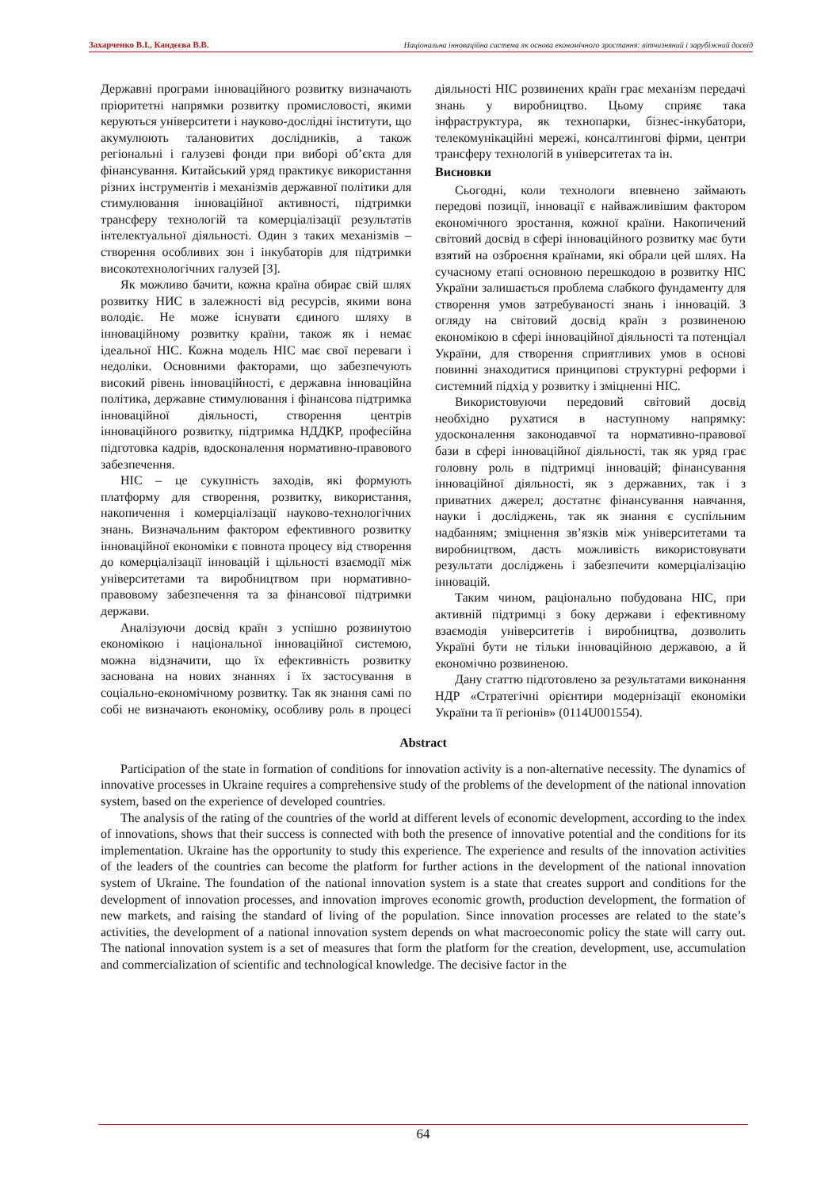Захарченко В.І., Кандєєва В.В. Національна інноваційна система як основа економічного зростання: вітчизняний і зарубіжний досвід
Державні програми інноваційного розвитку визначають пріоритетні напрямки розвитку промисловості, якими керуються університети і науково-дослідні інститути, що акумулюють талановитих дослідників, а також регіональні і галузеві фонди при виборі об’єкта для фінансування. Китайський уряд практикує використання різних інструментів і механізмів державної політики для стимулювання інноваційної активності, підтримки трансферу технологій та комерціалізації результатів інтелектуальної діяльності. Один з таких механізмів – створення особливих зон і інкубаторів для підтримки високотехнологічних галузей [3].
Як можливо бачити, кожна країна обирає свій шлях розвитку НИС в залежності від ресурсів, якими вона володіє. Не може існувати єдиного шляху в інноваційному розвитку країни, також як і немає ідеальної НІС. Кожна модель НІС має свої переваги і недоліки. Основними факторами, що забезпечують високий рівень інноваційності, є державна інноваційна політика, державне стимулювання і фінансова підтримка інноваційної діяльності, створення центрів інноваційного розвитку, підтримка НДДКР, професійна підготовка кадрів, вдосконалення нормативно-правового забезпечення.
НІС – це сукупність заходів, які формують платформу для створення, розвитку, використання, накопичення і комерціалізації науково-технологічних знань. Визначальним фактором ефективного розвитку інноваційної економіки є повнота процесу від створення до комерціалізації інновацій і щільності взаємодії між університетами та виробництвом при нормативно-правовому забезпечення та за фінансової підтримки держави.
Аналізуючи досвід країн з успішно розвинутою економікою і національної інноваційної системою, можна відзначити, що їх ефективність розвитку заснована на нових знаннях і їх застосування в соціально-економічному розвитку. Так як знання самі по собі не визначають економіку, особливу роль в процесі діяльності НІС розвинених країн грає механізм передачі знань у виробництво. Цьому сприяє така інфраструктура, як технопарки, бізнес-інкубатори, телекомунікаційні мережі, консалтингові фірми, центри трансферу технологій в університетах та ін.
Висновки
Сьогодні, коли технологи впевнено займають передові позиції, інновації є найважливішим фактором економічного зростання, кожної країни. Накопичений світовий досвід в сфері інноваційного розвитку має бути взятий на озброєння країнами, які обрали цей шлях. На сучасному етапі основною перешкодою в розвитку НІС України залишається проблема слабкого фундаменту для створення умов затребуваності знань і інновацій. З огляду на світовий досвід країн з розвиненою економікою в сфері інноваційної діяльності та потенціал України, для створення сприятливих умов в основі повинні знаходитися принципові структурні реформи і системний підхід у розвитку і зміцненні НІС.
Використовуючи передовий світовий досвід необхідно рухатися в наступному напрямку: удосконалення законодавчої та нормативно-правової бази в сфері інноваційної діяльності, так як уряд грає головну роль в підтримці інновацій; фінансування інноваційної діяльності, як з державних, так і з приватних джерел; достатнє фінансування навчання, науки і досліджень, так як знання є суспільним надбанням; зміцнення зв’язків між університетами та виробництвом, дасть можливість використовувати результати досліджень і забезпечити комерціалізацію інновацій.
Таким чином, раціонально побудована НІС, при активній підтримці з боку держави і ефективному взаємодія університетів і виробництва, дозволить Україні бути не тільки інноваційною державою, а й економічно розвиненою.
Дану статтю підготовлено за результатами виконання НДР «Стратегічні орієнтири модернізації економіки України та її регіонів» (0114U001554).
Abstract
Participation of the state in formation of conditions for innovation activity is a non-alternative necessity. The dynamics of innovative processes in Ukraine requires a comprehensive study of the problems of the development of the national innovation system, based on the experience of developed countries.
The analysis of the rating of the countries of the world at different levels of economic development, according to the index of innovations, shows that their success is connected with both the presence of innovative potential and the conditions for its implementation. Ukraine has the opportunity to study this experience. The experience and results of the innovation activities of the leaders of the countries can become the platform for further actions in the development of the national innovation system of Ukraine. The foundation of the national innovation system is a state that creates support and conditions for the development of innovation processes, and innovation improves economic growth, production development, the formation of new markets, and raising the standard of living of the population. Since innovation processes are related to the state’s activities, the development of a national innovation system depends on what macroeconomic policy the state will carry out. The national innovation system is a set of measures that form the platform for the creation, development, use, accumulation and commercialization of scientific and technological knowledge. The decisive factor in the
64